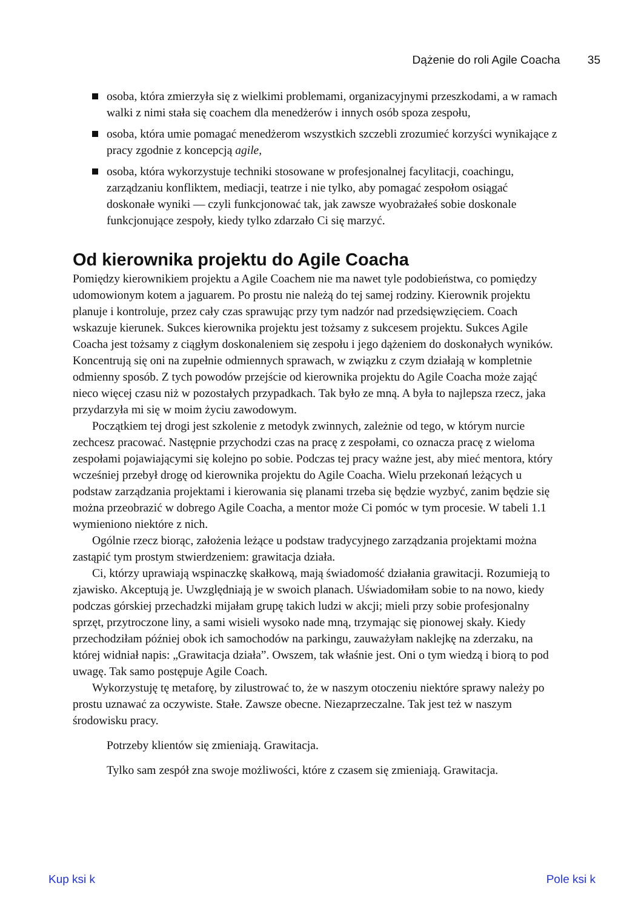Dążenie do roli Agile Coacha 35
osoba, która zmierzyła się z wielkimi problemami, organizacyjnymi przeszkodami, a w ramach walki z nimi stała się coachem dla menedżerów i innych osób spoza zespołu,
osoba, która umie pomagać menedżerom wszystkich szczebli zrozumieć korzyści wynikające z pracy zgodnie z koncepcją agile,
osoba, która wykorzystuje techniki stosowane w profesjonalnej facylitacji, coachingu, zarządzaniu konfliktem, mediacji, teatrze i nie tylko, aby pomagać zespołom osiągać doskonałe wyniki — czyli funkcjonować tak, jak zawsze wyobrażałeś sobie doskonale funkcjonujące zespoły, kiedy tylko zdarzało Ci się marzyć.
Od kierownika projektu do Agile Coacha
Pomiędzy kierownikiem projektu a Agile Coachem nie ma nawet tyle podobieństwa, co pomiędzy udomowionym kotem a jaguarem. Po prostu nie należą do tej samej rodziny. Kierownik projektu planuje i kontroluje, przez cały czas sprawując przy tym nadzór nad przedsięwzięciem. Coach wskazuje kierunek. Sukces kierownika projektu jest tożsamy z sukcesem projektu. Sukces Agile Coacha jest tożsamy z ciągłym doskonaleniem się zespołu i jego dążeniem do doskonałych wyników. Koncentrują się oni na zupełnie odmiennych sprawach, w związku z czym działają w kompletnie odmienny sposób. Z tych powodów przejście od kierownika projektu do Agile Coacha może zająć nieco więcej czasu niż w pozostałych przypadkach. Tak było ze mną. A była to najlepsza rzecz, jaka przydarzyła mi się w moim życiu zawodowym.
Początkiem tej drogi jest szkolenie z metodyk zwinnych, zależnie od tego, w którym nurcie zechcesz pracować. Następnie przychodzi czas na pracę z zespołami, co oznacza pracę z wieloma zespołami pojawiającymi się kolejno po sobie. Podczas tej pracy ważne jest, aby mieć mentora, który wcześniej przebył drogę od kierownika projektu do Agile Coacha. Wielu przekonań leżących u podstaw zarządzania projektami i kierowania się planami trzeba się będzie wyzbyć, zanim będzie się można przeobrazić w dobrego Agile Coacha, a mentor może Ci pomóc w tym procesie. W tabeli 1.1 wymieniono niektóre z nich.
Ogólnie rzecz biorąc, założenia leżące u podstaw tradycyjnego zarządzania projektami można zastąpić tym prostym stwierdzeniem: grawitacja działa.
Ci, którzy uprawiają wspinaczkę skałkową, mają świadomość działania grawitacji. Rozumieją to zjawisko. Akceptują je. Uwzględniają je w swoich planach. Uświadomiłam sobie to na nowo, kiedy podczas górskiej przechadzki mijałam grupę takich ludzi w akcji; mieli przy sobie profesjonalny sprzęt, przytroczone liny, a sami wisieli wysoko nade mną, trzymając się pionowej skały. Kiedy przechodziłam później obok ich samochodów na parkingu, zauważyłam naklejkę na zderzaku, na której widniał napis: „Grawitacja działa”. Owszem, tak właśnie jest. Oni o tym wiedzą i biorą to pod uwagę. Tak samo postępuje Agile Coach.
Wykorzystuję tę metaforę, by zilustrować to, że w naszym otoczeniu niektóre sprawy należy po prostu uznawać za oczywiste. Stałe. Zawsze obecne. Niezaprzeczalne. Tak jest też w naszym środowisku pracy.
Potrzeby klientów się zmieniają. Grawitacja.
Tylko sam zespół zna swoje możliwości, które z czasem się zmieniają. Grawitacja.
Kup ksi k Pole ksi k